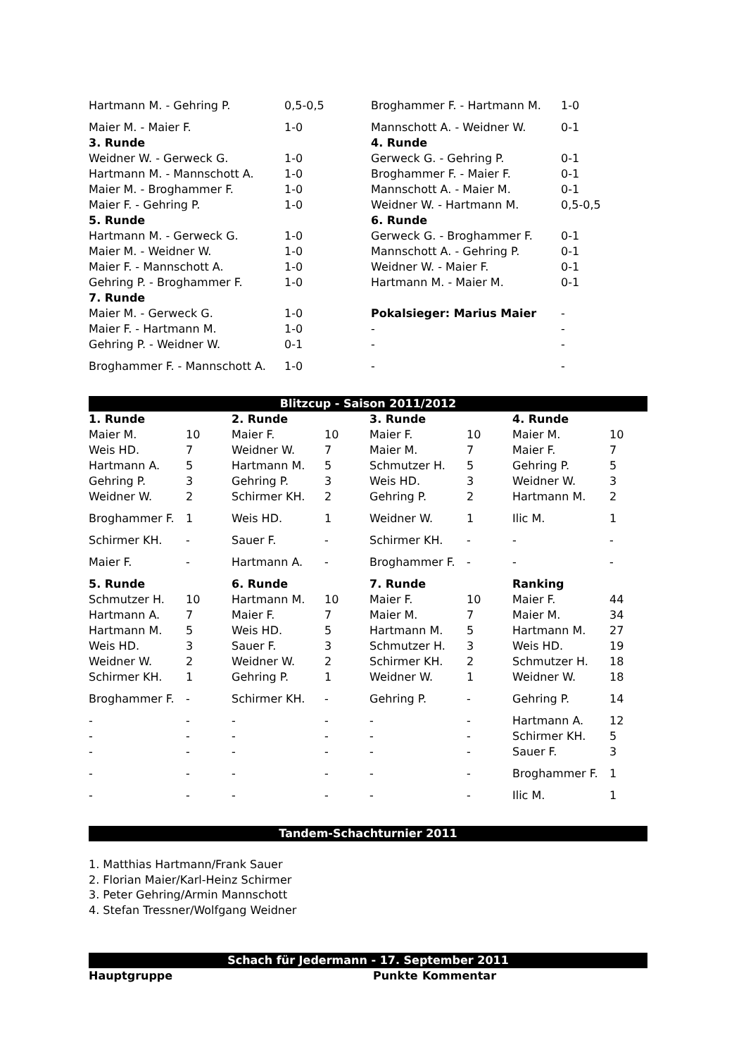| Hartmann M. - Gehring P. | 0,5-0,5 | Broghammer F. - Hartmann M. | 1-0 |
| Maier M. - Maier F. | 1-0 | Mannschott A. - Weidner W. | 0-1 |
| 3. Runde | | 4. Runde | |
| Weidner W. - Gerweck G. | 1-0 | Gerweck G. - Gehring P. | 0-1 |
| Hartmann M. - Mannschott A. | 1-0 | Broghammer F. - Maier F. | 0-1 |
| Maier M. - Broghammer F. | 1-0 | Mannschott A. - Maier M. | 0-1 |
| Maier F. - Gehring P. | 1-0 | Weidner W. - Hartmann M. | 0,5-0,5 |
| 5. Runde | | 6. Runde | |
| Hartmann M. - Gerweck G. | 1-0 | Gerweck G. - Broghammer F. | 0-1 |
| Maier M. - Weidner W. | 1-0 | Mannschott A. - Gehring P. | 0-1 |
| Maier F. - Mannschott A. | 1-0 | Weidner W. - Maier F. | 0-1 |
| Gehring P. - Broghammer F. | 1-0 | Hartmann M. - Maier M. | 0-1 |
| 7. Runde | | | |
| Maier M. - Gerweck G. | 1-0 | Pokalsieger: Marius Maier | - |
| Maier F. - Hartmann M. | 1-0 | - | - |
| Gehring P. - Weidner W. | 0-1 | - | - |
| Broghammer F. - Mannschott A. | 1-0 | - | - |
Blitzcup - Saison 2011/2012
| 1. Runde | | 2. Runde | | 3. Runde | | 4. Runde | |
| Maier M. | 10 | Maier F. | 10 | Maier F. | 10 | Maier M. | 10 |
| Weis HD. | 7 | Weidner W. | 7 | Maier M. | 7 | Maier F. | 7 |
| Hartmann A. | 5 | Hartmann M. | 5 | Schmutzer H. | 5 | Gehring P. | 5 |
| Gehring P. | 3 | Gehring P. | 3 | Weis HD. | 3 | Weidner W. | 3 |
| Weidner W. | 2 | Schirmer KH. | 2 | Gehring P. | 2 | Hartmann M. | 2 |
| Broghammer F. | 1 | Weis HD. | 1 | Weidner W. | 1 | Ilic M. | 1 |
| Schirmer KH. | - | Sauer F. | - | Schirmer KH. | - | - | - |
| Maier F. | - | Hartmann A. | - | Broghammer F. | - | - | - |
| 5. Runde | | 6. Runde | | 7. Runde | | Ranking | |
| Schmutzer H. | 10 | Hartmann M. | 10 | Maier F. | 10 | Maier F. | 44 |
| Hartmann A. | 7 | Maier F. | 7 | Maier M. | 7 | Maier M. | 34 |
| Hartmann M. | 5 | Weis HD. | 5 | Hartmann M. | 5 | Hartmann M. | 27 |
| Weis HD. | 3 | Sauer F. | 3 | Schmutzer H. | 3 | Weis HD. | 19 |
| Weidner W. | 2 | Weidner W. | 2 | Schirmer KH. | 2 | Schmutzer H. | 18 |
| Schirmer KH. | 1 | Gehring P. | 1 | Weidner W. | 1 | Weidner W. | 18 |
| Broghammer F. | - | Schirmer KH. | - | Gehring P. | - | Gehring P. | 14 |
| - | - | - | - | - | - | Hartmann A. | 12 |
| - | - | - | - | - | - | Schirmer KH. | 5 |
| - | - | - | - | - | - | Sauer F. | 3 |
| - | - | - | - | - | - | Broghammer F. | 1 |
| - | - | - | - | - | - | Ilic M. | 1 |
Tandem-Schachturnier 2011
1. Matthias Hartmann/Frank Sauer
2. Florian Maier/Karl-Heinz Schirmer
3. Peter Gehring/Armin Mannschott
4. Stefan Tressner/Wolfgang Weidner
Schach für Jedermann - 17. September 2011
| Hauptgruppe | Punkte | Kommentar |
| --- | --- | --- |